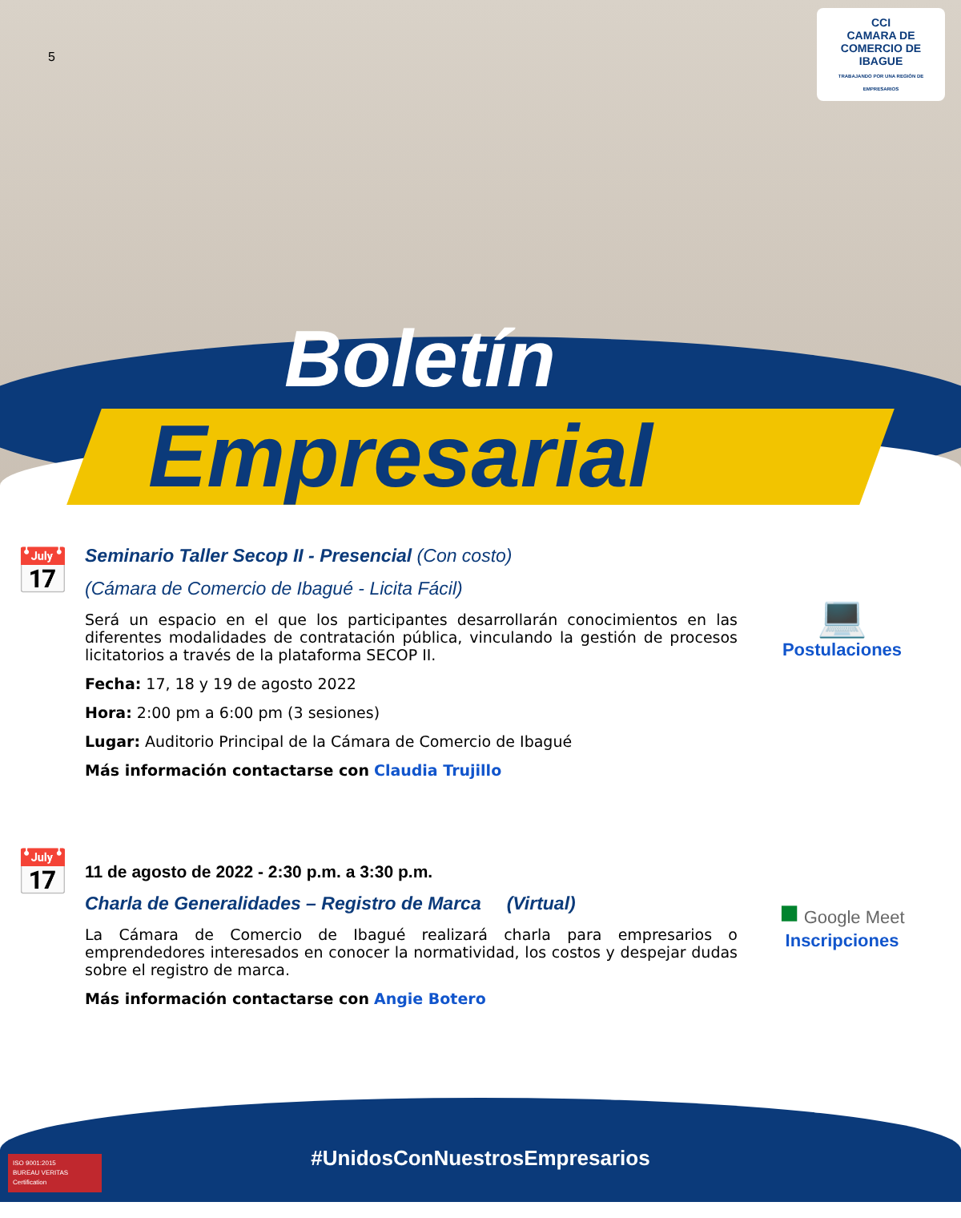5
CCI
CAMARA DE COMERCIO DE IBAGUE
TRABAJANDO POR UNA REGIÓN DE EMPRESARIOS
Boletín
Empresarial
📅
Seminario Taller Secop II - Presencial (Con costo)
(Cámara de Comercio de Ibagué - Licita Fácil)
Será un espacio en el que los participantes desarrollarán conocimientos en las diferentes modalidades de contratación pública, vinculando la gestión de procesos licitatorios a través de la plataforma SECOP II.
Fecha: 17, 18 y 19 de agosto 2022
Hora: 2:00 pm a 6:00 pm (3 sesiones)
Lugar: Auditorio Principal de la Cámara de Comercio de Ibagué
Más información contactarse con Claudia Trujillo
💻
Postulaciones
📅
11 de agosto de 2022 - 2:30 p.m. a 3:30 p.m.
Charla de Generalidades – Registro de Marca (Virtual)
La Cámara de Comercio de Ibagué realizará charla para empresarios o emprendedores interesados en conocer la normatividad, los costos y despejar dudas sobre el registro de marca.
Más información contactarse con Angie Botero
■ Google Meet
Inscripciones
#UnidosConNuestrosEmpresarios
ISO 9001:2015
BUREAU VERITAS
Certification